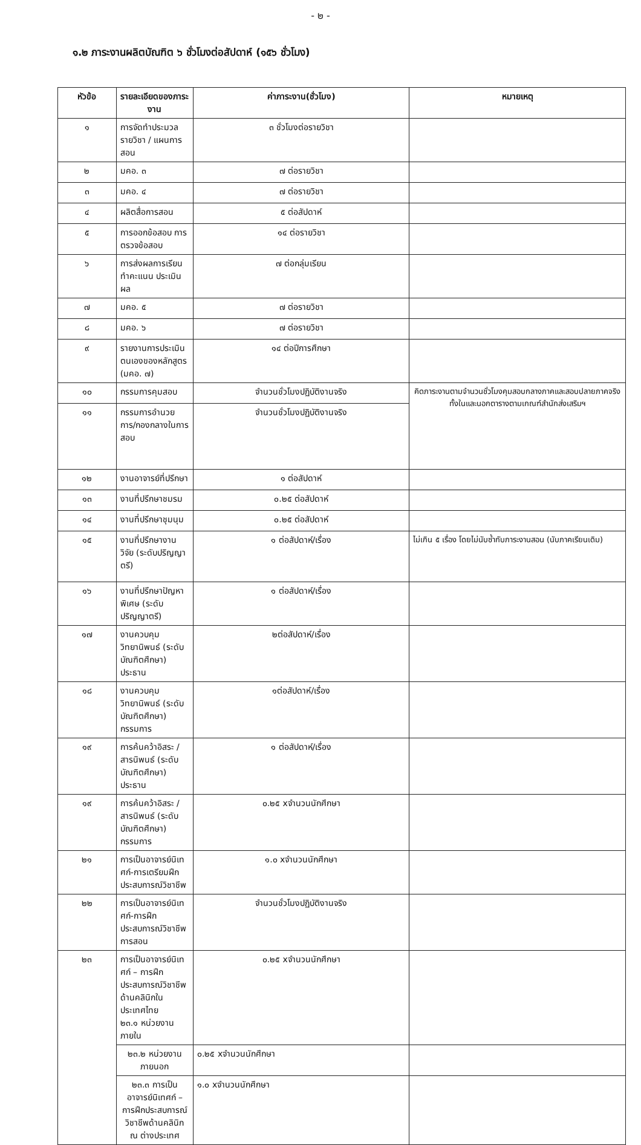- ๒ -
๑.๒ ภาระงานผลิตบัณฑิต ๖ ชั่วโมงต่อสัปดาห์ (๑๕๖ ชั่วโมง)
| หัวข้อ | รายละเอียดของภาระงาน | ค่าภาระงาน(ชั่วโมง) | หมายเหตุ |
| --- | --- | --- | --- |
| ๑ | การจัดทำประมวลรายวิชา / แผนการสอน | ๓ ชั่วโมงต่อรายวิชา | |
| ๒ | มคอ. ๓ | ๗ ต่อรายวิชา | |
| ๓ | มคอ. ๔ | ๗ ต่อรายวิชา | |
| ๔ | ผลิตสื่อการสอน | ๕ ต่อสัปดาห์ | |
| ๕ | การออกข้อสอบ การตรวจข้อสอบ | ๑๔ ต่อรายวิชา | |
| ๖ | การส่งผลการเรียน ทำคะแนน ประเมินผล | ๗ ต่อกลุ่มเรียน | |
| ๗ | มคอ. ๕ | ๗ ต่อรายวิชา | |
| ๘ | มคอ. ๖ | ๗ ต่อรายวิชา | |
| ๙ | รายงานการประเมินตนเองของหลักสูตร (มคอ. ๗) | ๑๔ ต่อปีการศึกษา | |
| ๑๐ | กรรมการคุมสอบ | จำนวนชั่วโมงปฏิบัติงานจริง | คิดภาระงานตามจำนวนชั่วโมงคุมสอบกลางภาคและสอบปลายภาคจริงทั้งในและนอกตารางตามเกณฑ์สำนักส่งเสริมฯ |
| ๑๑ | กรรมการอำนวยการ/กองกลางในการสอบ | จำนวนชั่วโมงปฏิบัติงานจริง | |
| ๑๒ | งานอาจารย์ที่ปรึกษา | ๑ ต่อสัปดาห์ | |
| ๑๓ | งานที่ปรึกษาชมรม | ๐.๒๕ ต่อสัปดาห์ | |
| ๑๔ | งานที่ปรึกษาชุมนุม | ๐.๒๕ ต่อสัปดาห์ | |
| ๑๕ | งานที่ปรึกษางานวิจัย (ระดับปริญญาตรี) | ๑ ต่อสัปดาห์/เรื่อง | ไม่เกิน ๕ เรื่อง โดยไม่นับซ้ำกับภาระงานสอน (นับภาคเรียนเดิม) |
| ๑๖ | งานที่ปรึกษาปัญหาพิเศษ (ระดับปริญญาตรี) | ๑ ต่อสัปดาห์/เรื่อง | |
| ๑๗ | งานควบคุมวิทยานิพนธ์ (ระดับบัณฑิตศึกษา) ประธาน | ๒ต่อสัปดาห์/เรื่อง | |
| ๑๘ | งานควบคุมวิทยานิพนธ์ (ระดับบัณฑิตศึกษา) กรรมการ | ๑ต่อสัปดาห์/เรื่อง | |
| ๑๙ | การค้นคว้าอิสระ /สารนิพนธ์ (ระดับบัณฑิตศึกษา) ประธาน | ๑ ต่อสัปดาห์/เรื่อง | |
| ๑๙ | การค้นคว้าอิสระ /สารนิพนธ์ (ระดับบัณฑิตศึกษา) กรรมการ | ๐.๒๕ xจำนวนนักศึกษา | |
| ๒๑ | การเป็นอาจารย์นิเทศก์-การเตรียมฝึกประสบการณ์วิชาชีพ | ๑.๐ xจำนวนนักศึกษา | |
| ๒๒ | การเป็นอาจารย์นิเทศก์-การฝึกประสบการณ์วิชาชีพการสอน | จำนวนชั่วโมงปฏิบัติงานจริง | |
| ๒๓ | การเป็นอาจารย์นิเทศก์ – การฝึกประสบการณ์วิชาชีพด้านคลินิกในประเทศไทย ๒๓.๑ หน่วยงานภายใน | ๐.๒๕ xจำนวนนักศึกษา | |
| | ๒๓.๒ หน่วยงานภายนอก | ๐.๒๕ xจำนวนนักศึกษา | |
| | ๒๓.๓ การเป็นอาจารย์นิเทศก์ – การฝึกประสบการณ์วิชาชีพด้านคลินิก ณ ต่างประเทศ | ๑.๐ xจำนวนนักศึกษา | |